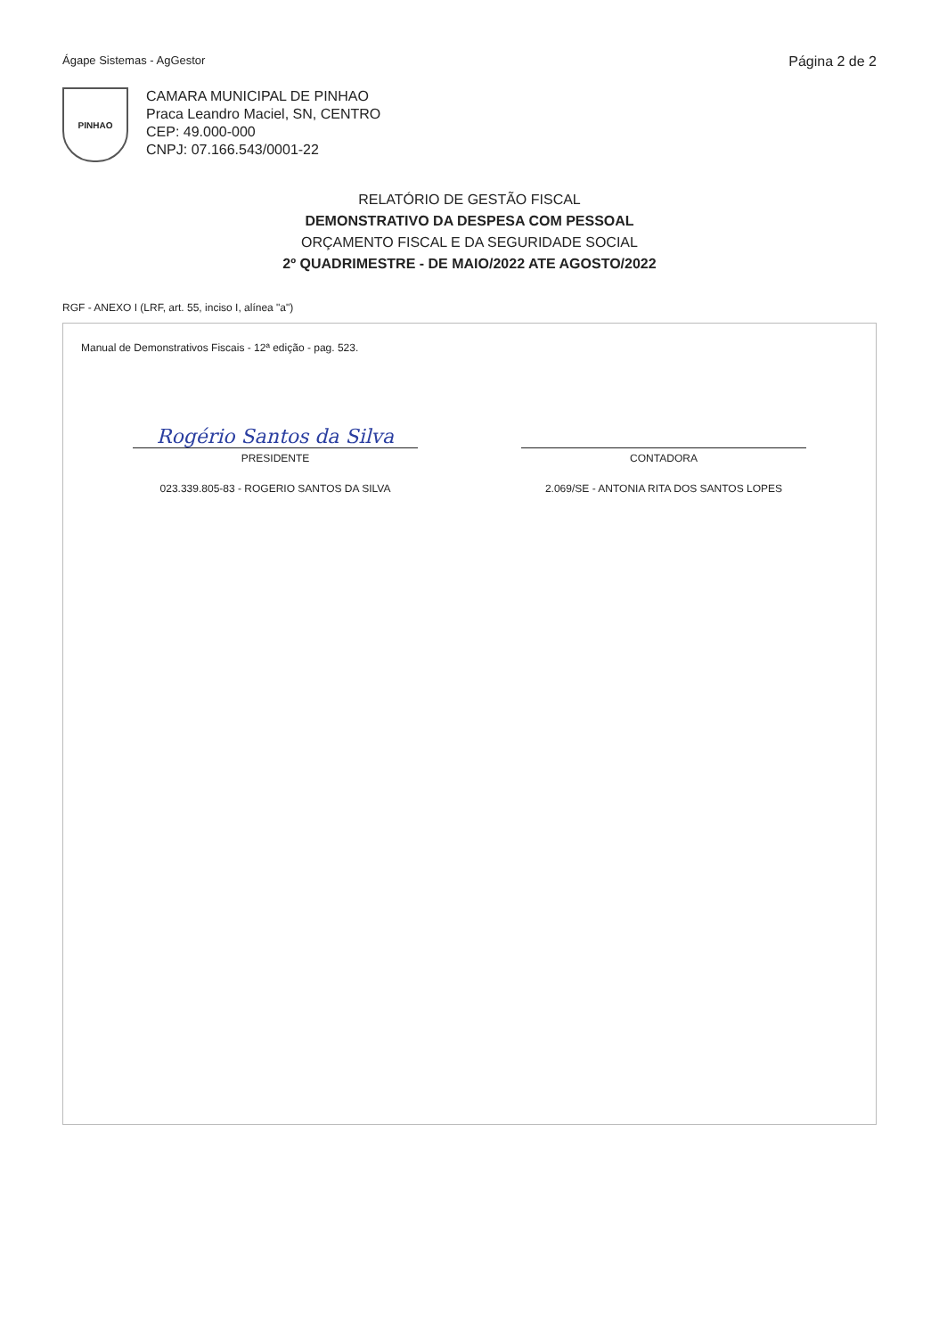Ágape Sistemas - AgGestor Página 2 de 2
PINHAO
CAMARA MUNICIPAL DE PINHAO
Praca Leandro Maciel, SN, CENTRO
CEP: 49.000-000
CNPJ: 07.166.543/0001-22
RELATÓRIO DE GESTÃO FISCAL
DEMONSTRATIVO DA DESPESA COM PESSOAL
ORÇAMENTO FISCAL E DA SEGURIDADE SOCIAL
2º QUADRIMESTRE - DE MAIO/2022 ATE AGOSTO/2022
RGF - ANEXO I (LRF, art. 55, inciso I, alínea "a")
Manual de Demonstrativos Fiscais - 12ª edição - pag. 523.
Rogério Santos da Silva
PRESIDENTE
023.339.805-83 - ROGERIO SANTOS DA SILVA
CONTADORA
2.069/SE - ANTONIA RITA DOS SANTOS LOPES